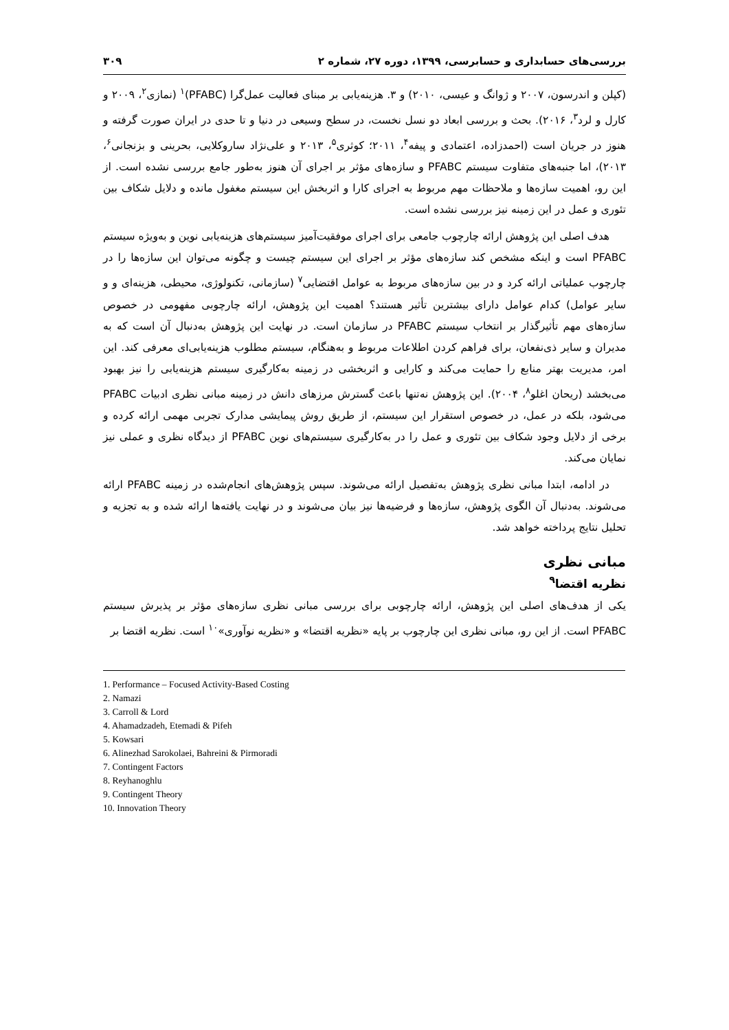بررسی‌های حسابداری و حسابرسی، ۱۳۹۹، دوره ۲۷، شماره ۲ ۳۰۹
(کپلن و اندرسون، ۲۰۰۷ و ژوانگ و عیسی، ۲۰۱۰) و ۳. هزینه‌یابی بر مبنای فعالیت عمل‌گرا (PFABC)<sup>۱</sup> (نمازی<sup>۲</sup>، ۲۰۰۹ و کارل و لرد<sup>۳</sup>، ۲۰۱۶). بحث و بررسی ابعاد دو نسل نخست، در سطح وسیعی در دنیا و تا حدی در ایران صورت گرفته و هنوز در جریان است (احمدزاده، اعتمادی و پیفه<sup>۴</sup>، ۲۰۱۱؛ کوثری<sup>۵</sup>، ۲۰۱۳ و علی‌نژاد ساروکلایی، بحرینی و بزنجانی<sup>۶</sup>، ۲۰۱۳)، اما جنبه‌های متفاوت سیستم PFABC و سازه‌های مؤثر بر اجرای آن هنوز به‌طور جامع بررسی نشده است. از این رو، اهمیت سازه‌ها و ملاحظات مهم مربوط به اجرای کارا و اثربخش این سیستم مغفول مانده و دلایل شکاف بین تئوری و عمل در این زمینه نیز بررسی نشده است.
هدف اصلی این پژوهش ارائه چارچوب جامعی برای اجرای موفقیت‌آمیز سیستم‌های هزینه‌یابی نوین و به‌ویژه سیستم PFABC است و اینکه مشخص کند سازه‌های مؤثر بر اجرای این سیستم چیست و چگونه می‌توان این سازه‌ها را در چارچوب عملیاتی ارائه کرد و در بین سازه‌های مربوط به عوامل اقتضایی<sup>۷</sup> (سازمانی، تکنولوژی، محیطی، هزینه‌ای و و سایر عوامل) کدام عوامل دارای بیشترین تأثیر هستند؟ اهمیت این پژوهش، ارائه چارچوبی مفهومی در خصوص سازه‌های مهم تأثیرگذار بر انتخاب سیستم PFABC در سازمان است. در نهایت این پژوهش به‌دنبال آن است که به مدیران و سایر ذی‌نفعان، برای فراهم کردن اطلاعات مربوط و به‌هنگام، سیستم مطلوب هزینه‌یابی‌ای معرفی کند. این امر، مدیریت بهتر منابع را حمایت می‌کند و کارایی و اثربخشی در زمینه به‌کارگیری سیستم هزینه‌یابی را نیز بهبود می‌بخشد (ریحان اغلو<sup>۸</sup>، ۲۰۰۴). این پژوهش نه‌تنها باعث گسترش مرزهای دانش در زمینه مبانی نظری ادبیات PFABC می‌شود، بلکه در عمل، در خصوص استقرار این سیستم، از طریق روش پیمایشی مدارک تجربی مهمی ارائه کرده و برخی از دلایل وجود شکاف بین تئوری و عمل را در به‌کارگیری سیستم‌های نوین PFABC از دیدگاه نظری و عملی نیز نمایان می‌کند.
در ادامه، ابتدا مبانی نظری پژوهش به‌تفصیل ارائه می‌شوند. سپس پژوهش‌های انجام‌شده در زمینه PFABC ارائه می‌شوند. به‌دنبال آن الگوی پژوهش، سازه‌ها و فرضیه‌ها نیز بیان می‌شوند و در نهایت یافته‌ها ارائه شده و به تجزیه و تحلیل نتایج پرداخته خواهد شد.
مبانی نظری
نظریه اقتضا<sup>۹</sup>
یکی از هدف‌های اصلی این پژوهش، ارائه چارچوبی برای بررسی مبانی نظری سازه‌های مؤثر بر پذیرش سیستم PFABC است. از این رو، مبانی نظری این چارچوب بر پایه «نظریه اقتضا» و «نظریه نوآوری»<sup>۱۰</sup> است. نظریه اقتضا بر
1. Performance – Focused Activity-Based Costing
2. Namazi
3. Carroll & Lord
4. Ahamadzadeh, Etemadi & Pifeh
5. Kowsari
6. Alinezhad Sarokolaei, Bahreini & Pirmoradi
7. Contingent Factors
8. Reyhanoghlu
9. Contingent Theory
10. Innovation Theory